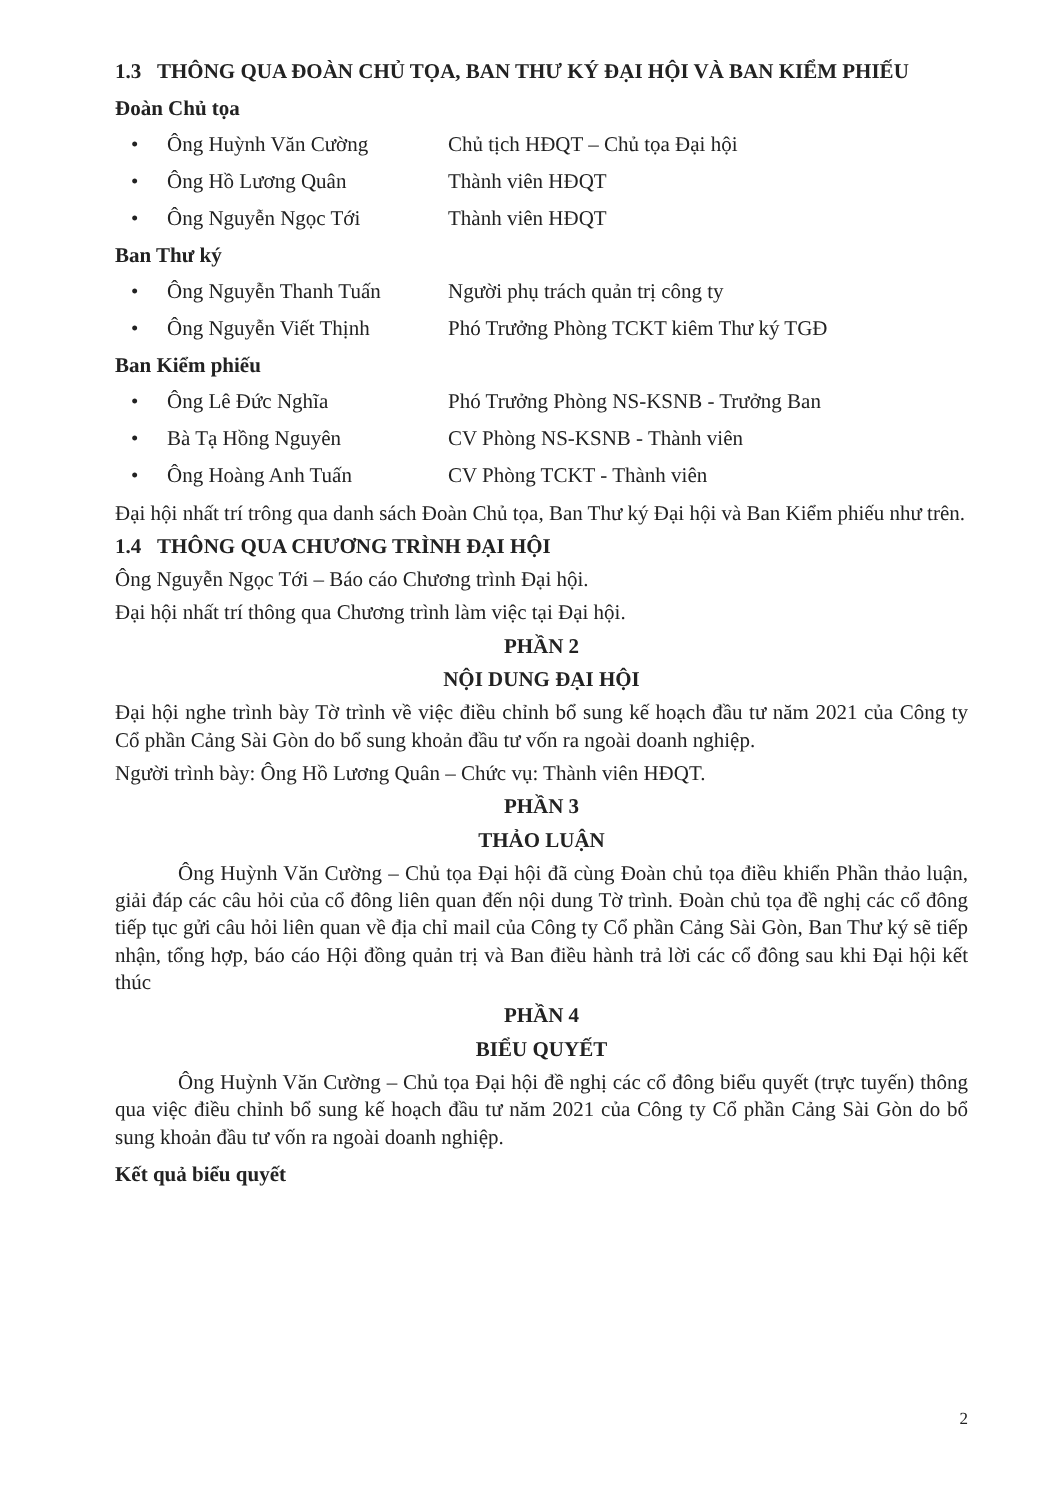1.3 THÔNG QUA ĐOÀN CHỦ TỌA, BAN THƯ KÝ ĐẠI HỘI VÀ BAN KIỂM PHIẾU
Đoàn Chủ tọa
• Ông Huỳnh Văn Cường Chủ tịch HĐQT – Chủ tọa Đại hội
• Ông Hồ Lương Quân Thành viên HĐQT
• Ông Nguyễn Ngọc Tới Thành viên HĐQT
Ban Thư ký
• Ông Nguyễn Thanh Tuấn Người phụ trách quản trị công ty
• Ông Nguyễn Viết Thịnh Phó Trưởng Phòng TCKT kiêm Thư ký TGĐ
Ban Kiểm phiếu
• Ông Lê Đức Nghĩa Phó Trưởng Phòng NS-KSNB - Trưởng Ban
• Bà Tạ Hồng Nguyên CV Phòng NS-KSNB - Thành viên
• Ông Hoàng Anh Tuấn CV Phòng TCKT - Thành viên
Đại hội nhất trí trông qua danh sách Đoàn Chủ tọa, Ban Thư ký Đại hội và Ban Kiểm phiếu như trên.
1.4 THÔNG QUA CHƯƠNG TRÌNH ĐẠI HỘI
Ông Nguyễn Ngọc Tới – Báo cáo Chương trình Đại hội.
Đại hội nhất trí thông qua Chương trình làm việc tại Đại hội.
PHẦN 2
NỘI DUNG ĐẠI HỘI
Đại hội nghe trình bày Tờ trình về việc điều chỉnh bổ sung kế hoạch đầu tư năm 2021 của Công ty Cổ phần Cảng Sài Gòn do bổ sung khoản đầu tư vốn ra ngoài doanh nghiệp.
Người trình bày: Ông Hồ Lương Quân – Chức vụ: Thành viên HĐQT.
PHẦN 3
THẢO LUẬN
Ông Huỳnh Văn Cường – Chủ tọa Đại hội đã cùng Đoàn chủ tọa điều khiển Phần thảo luận, giải đáp các câu hỏi của cổ đông liên quan đến nội dung Tờ trình. Đoàn chủ tọa đề nghị các cổ đông tiếp tục gửi câu hỏi liên quan về địa chỉ mail của Công ty Cổ phần Cảng Sài Gòn, Ban Thư ký sẽ tiếp nhận, tổng hợp, báo cáo Hội đồng quản trị và Ban điều hành trả lời các cổ đông sau khi Đại hội kết thúc
PHẦN 4
BIỂU QUYẾT
Ông Huỳnh Văn Cường – Chủ tọa Đại hội đề nghị các cổ đông biểu quyết (trực tuyến) thông qua việc điều chỉnh bổ sung kế hoạch đầu tư năm 2021 của Công ty Cổ phần Cảng Sài Gòn do bổ sung khoản đầu tư vốn ra ngoài doanh nghiệp.
Kết quả biểu quyết
2